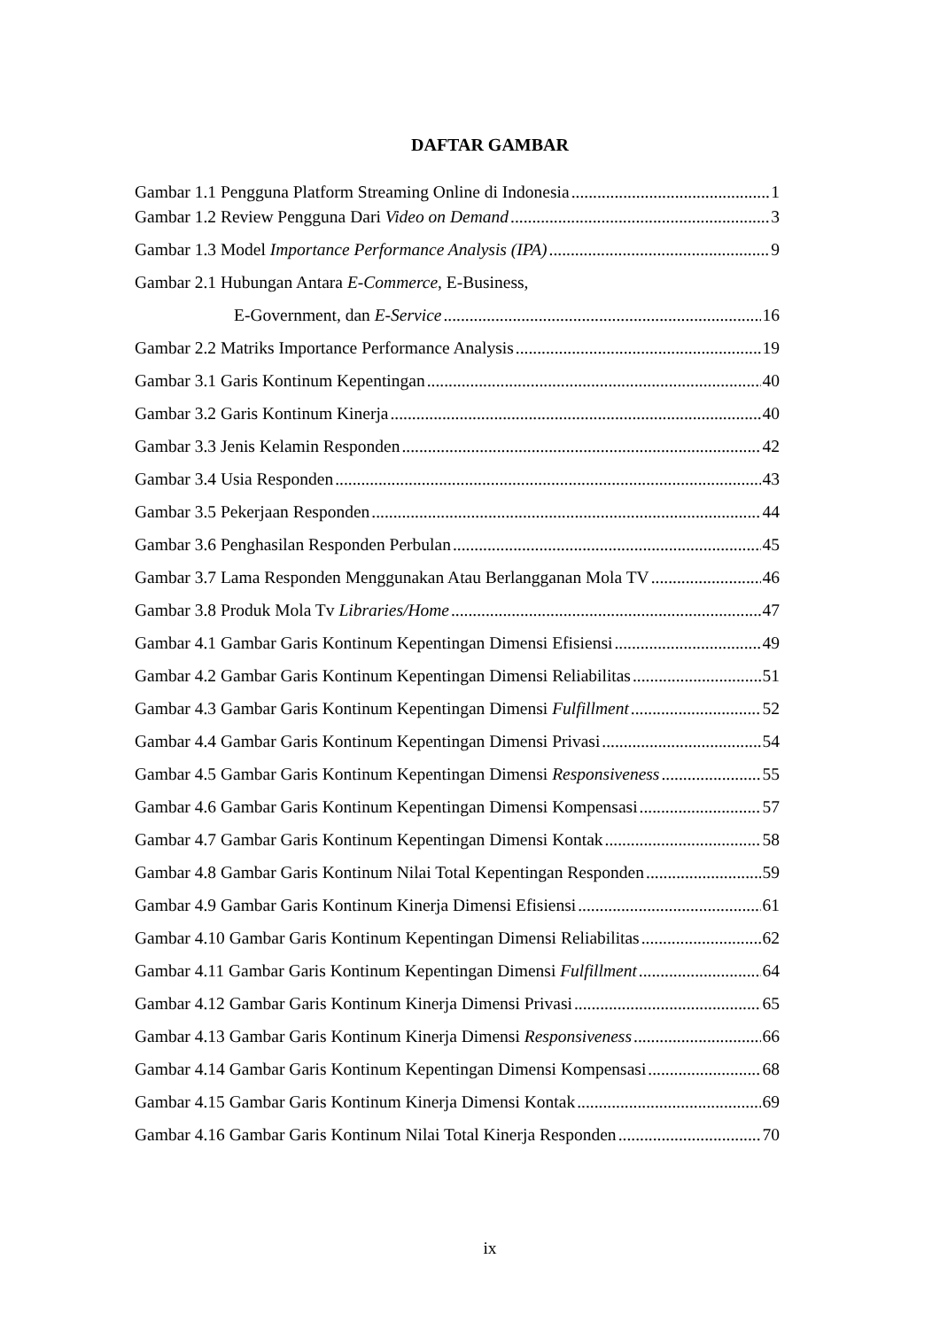DAFTAR GAMBAR
Gambar 1.1 Pengguna Platform Streaming Online di Indonesia 1
Gambar 1.2 Review Pengguna Dari Video on Demand 3
Gambar 1.3 Model Importance Performance Analysis (IPA) 9
Gambar 2.1 Hubungan Antara E-Commerce, E-Business,
E-Government, dan E-Service 16
Gambar 2.2 Matriks Importance Performance Analysis 19
Gambar 3.1 Garis Kontinum Kepentingan 40
Gambar 3.2 Garis Kontinum Kinerja 40
Gambar 3.3 Jenis Kelamin Responden 42
Gambar 3.4 Usia Responden 43
Gambar 3.5 Pekerjaan Responden 44
Gambar 3.6 Penghasilan Responden Perbulan 45
Gambar 3.7 Lama Responden Menggunakan Atau Berlangganan Mola TV 46
Gambar 3.8 Produk Mola Tv Libraries/Home 47
Gambar 4.1 Gambar Garis Kontinum Kepentingan Dimensi Efisiensi 49
Gambar 4.2 Gambar Garis Kontinum Kepentingan Dimensi Reliabilitas 51
Gambar 4.3 Gambar Garis Kontinum Kepentingan Dimensi Fulfillment 52
Gambar 4.4 Gambar Garis Kontinum Kepentingan Dimensi Privasi 54
Gambar 4.5 Gambar Garis Kontinum Kepentingan Dimensi Responsiveness 55
Gambar 4.6 Gambar Garis Kontinum Kepentingan Dimensi Kompensasi 57
Gambar 4.7 Gambar Garis Kontinum Kepentingan Dimensi Kontak 58
Gambar 4.8 Gambar Garis Kontinum Nilai Total Kepentingan Responden 59
Gambar 4.9 Gambar Garis Kontinum Kinerja Dimensi Efisiensi 61
Gambar 4.10 Gambar Garis Kontinum Kepentingan Dimensi Reliabilitas 62
Gambar 4.11 Gambar Garis Kontinum Kepentingan Dimensi Fulfillment 64
Gambar 4.12 Gambar Garis Kontinum Kinerja Dimensi Privasi 65
Gambar 4.13 Gambar Garis Kontinum Kinerja Dimensi Responsiveness 66
Gambar 4.14 Gambar Garis Kontinum Kepentingan Dimensi Kompensasi 68
Gambar 4.15 Gambar Garis Kontinum Kinerja Dimensi Kontak 69
Gambar 4.16 Gambar Garis Kontinum Nilai Total Kinerja Responden 70
ix